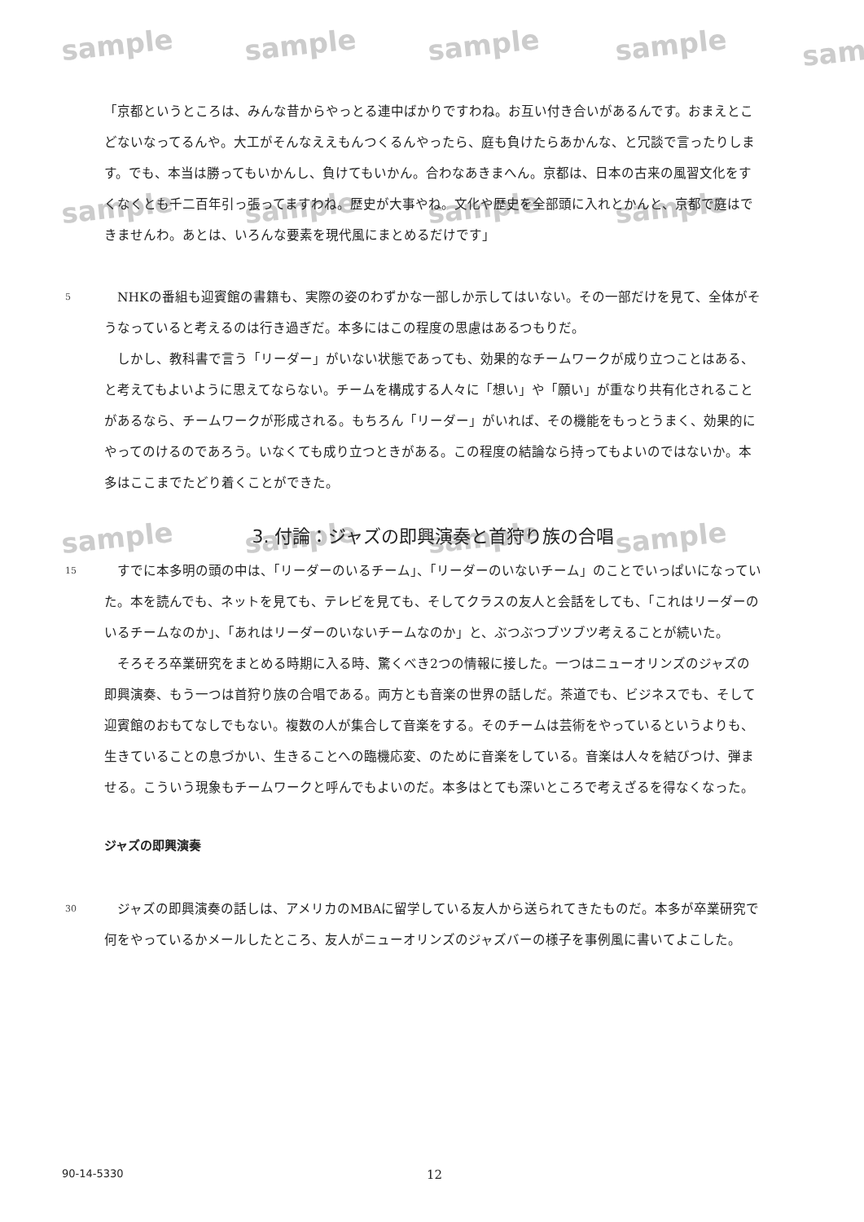sample sample sample sample sam
sample sample sample sample
sample sample sample sample
「京都というところは、みんな昔からやっとる連中ばかりですわね。お互い付き合いがあるんです。おまえとこどないなってるんや。大工がそんなええもんつくるんやったら、庭も負けたらあかんな、と冗談で言ったりします。でも、本当は勝ってもいかんし、負けてもいかん。合わなあきまへん。京都は、日本の古来の風習文化をすくなくとも千二百年引っ張ってますわね。歴史が大事やね。文化や歴史を全部頭に入れとかんと、京都で庭はできませんわ。あとは、いろんな要素を現代風にまとめるだけです」
5
　NHKの番組も迎賓館の書籍も、実際の姿のわずかな一部しか示してはいない。その一部だけを見て、全体がそうなっていると考えるのは行き過ぎだ。本多にはこの程度の思慮はあるつもりだ。
　しかし、教科書で言う「リーダー」がいない状態であっても、効果的なチームワークが成り立つことはある、と考えてもよいように思えてならない。チームを構成する人々に「想い」や「願い」が重なり共有化されることがあるなら、チームワークが形成される。もちろん「リーダー」がいれば、その機能をもっとうまく、効果的にやってのけるのであろう。いなくても成り立つときがある。この程度の結論なら持ってもよいのではないか。本多はここまでたどり着くことができた。
3. 付論：ジャズの即興演奏と首狩り族の合唱
15
　すでに本多明の頭の中は、「リーダーのいるチーム」、「リーダーのいないチーム」のことでいっぱいになっていた。本を読んでも、ネットを見ても、テレビを見ても、そしてクラスの友人と会話をしても、「これはリーダーのいるチームなのか」、「あれはリーダーのいないチームなのか」と、ぶつぶつブツブツ考えることが続いた。
　そろそろ卒業研究をまとめる時期に入る時、驚くべき2つの情報に接した。一つはニューオリンズのジャズの即興演奏、もう一つは首狩り族の合唱である。両方とも音楽の世界の話しだ。茶道でも、ビジネスでも、そして迎賓館のおもてなしでもない。複数の人が集合して音楽をする。そのチームは芸術をやっているというよりも、生きていることの息づかい、生きることへの臨機応変、のために音楽をしている。音楽は人々を結びつけ、弾ませる。こういう現象もチームワークと呼んでもよいのだ。本多はとても深いところで考えざるを得なくなった。
ジャズの即興演奏
30
　ジャズの即興演奏の話しは、アメリカのMBAに留学している友人から送られてきたものだ。本多が卒業研究で何をやっているかメールしたところ、友人がニューオリンズのジャズバーの様子を事例風に書いてよこした。
90-14-5330 12